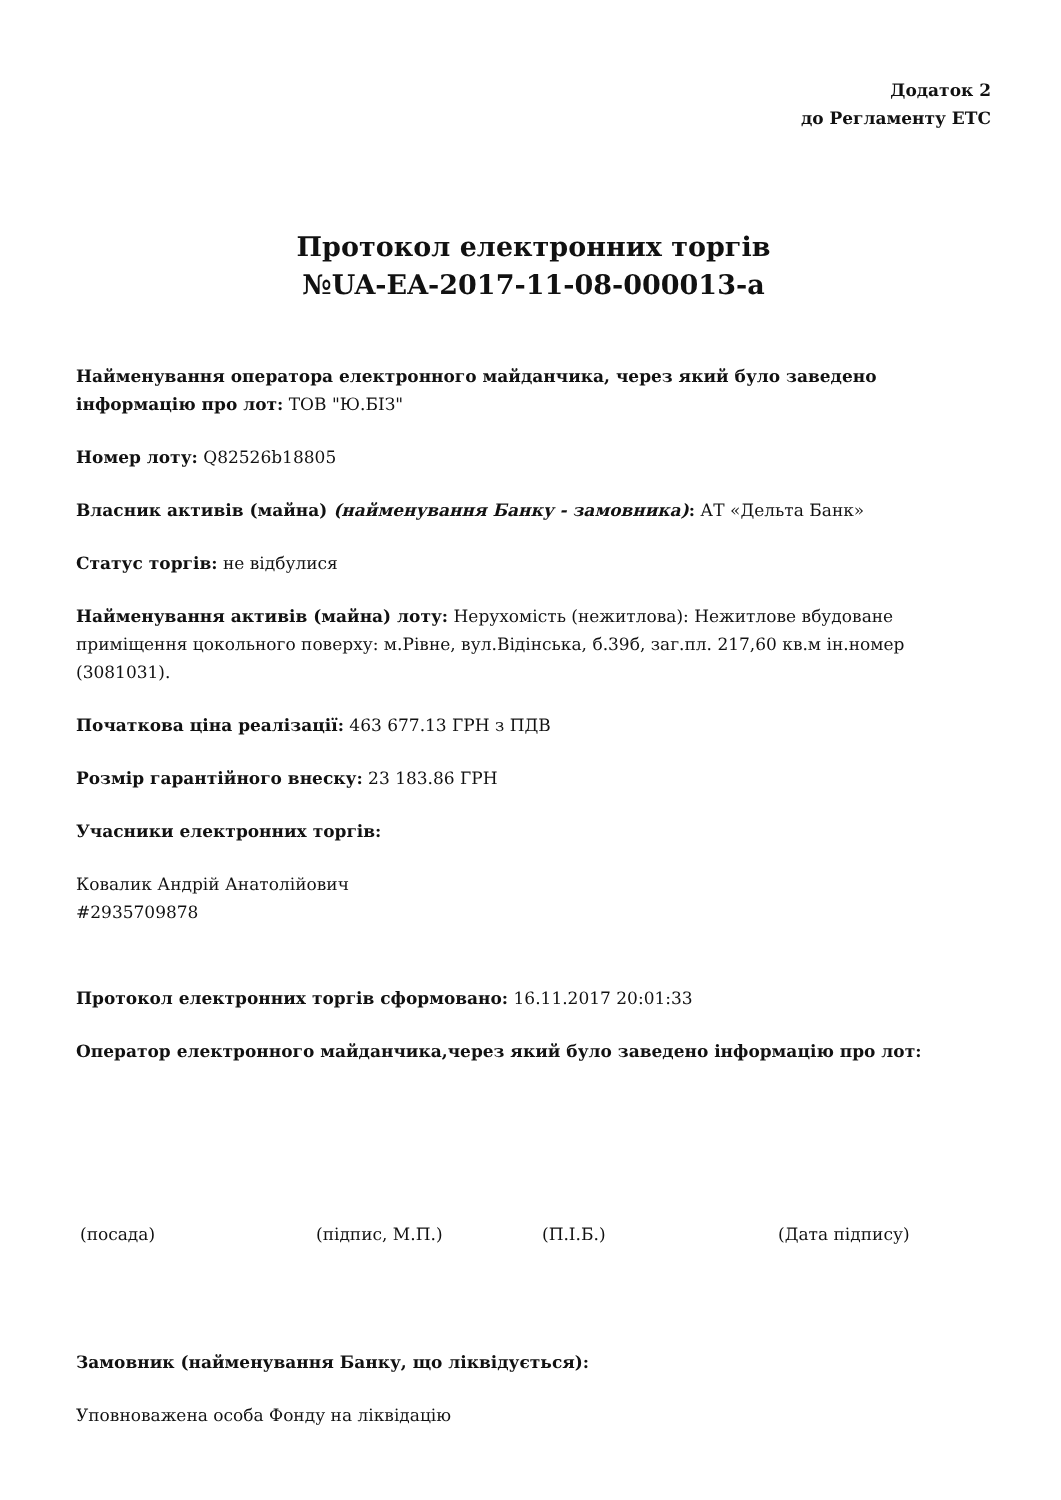Додаток 2
до Регламенту ЕТС
Протокол електронних торгів
№UA-EA-2017-11-08-000013-a
Найменування оператора електронного майданчика, через який було заведено інформацію про лот: ТОВ "Ю.БІЗ"
Номер лоту: Q82526b18805
Власник активів (майна) (найменування Банку - замовника): АТ «Дельта Банк»
Статус торгів: не відбулися
Найменування активів (майна) лоту: Нерухомість (нежитлова): Нежитлове вбудоване приміщення цокольного поверху: м.Рівне, вул.Відінська, б.39б, заг.пл. 217,60 кв.м ін.номер (3081031).
Початкова ціна реалізації: 463 677.13 ГРН з ПДВ
Розмір гарантійного внеску: 23 183.86 ГРН
Учасники електронних торгів:
Ковалик Андрій Анатолійович
#2935709878
Протокол електронних торгів сформовано: 16.11.2017 20:01:33
Оператор електронного майданчика,через який було заведено інформацію про лот:
(посада) (підпис, М.П.) (П.І.Б.) (Дата підпису)
Замовник (найменування Банку, що ліквідується):
Уповноважена особа Фонду на ліквідацію